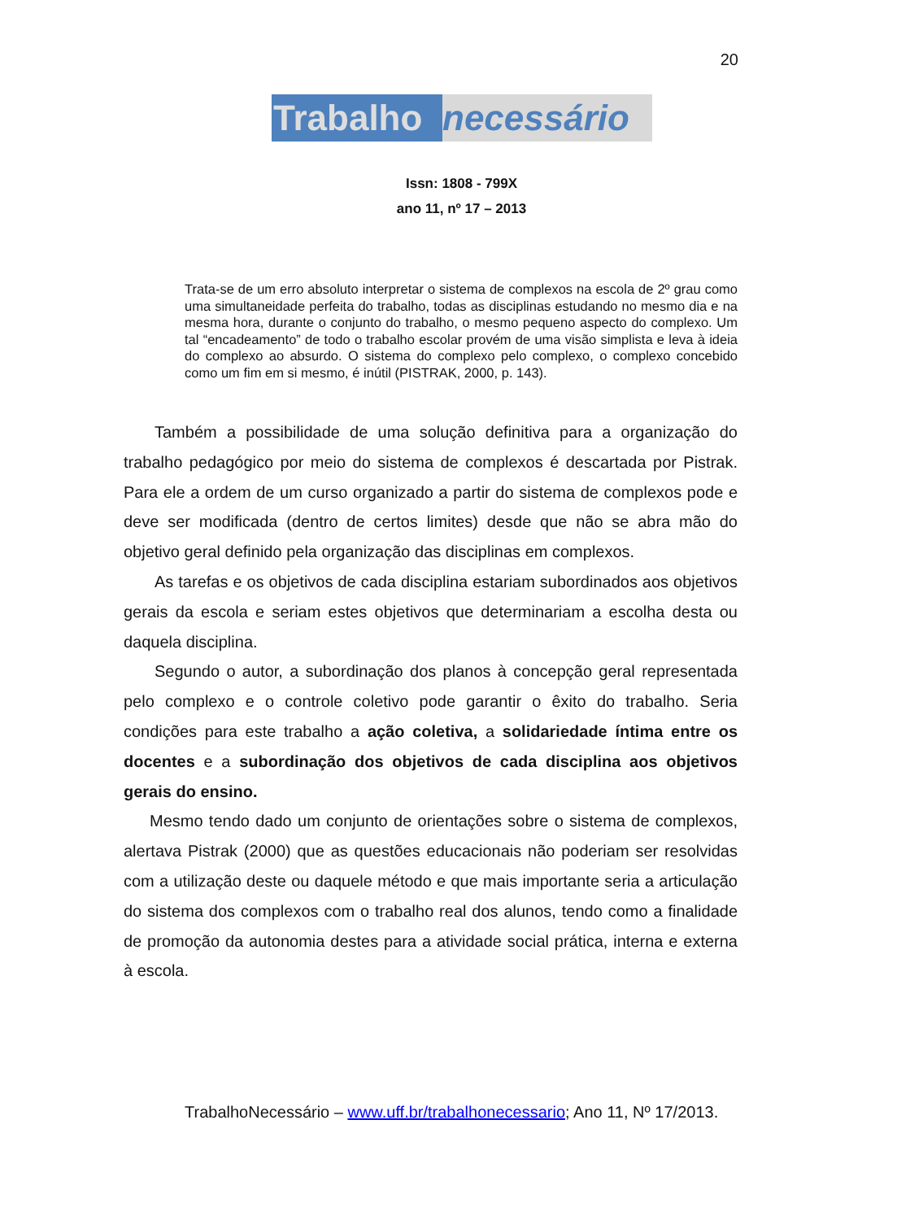20
Trabalho necessário
Issn: 1808 - 799X
ano 11, nº 17 – 2013
Trata-se de um erro absoluto interpretar o sistema de complexos na escola de 2º grau como uma simultaneidade perfeita do trabalho, todas as disciplinas estudando no mesmo dia e na mesma hora, durante o conjunto do trabalho, o mesmo pequeno aspecto do complexo. Um tal “encadeamento” de todo o trabalho escolar provém de uma visão simplista e leva à ideia do complexo ao absurdo. O sistema do complexo pelo complexo, o complexo concebido como um fim em si mesmo, é inútil (PISTRAK, 2000, p. 143).
Também a possibilidade de uma solução definitiva para a organização do trabalho pedagógico por meio do sistema de complexos é descartada por Pistrak. Para ele a ordem de um curso organizado a partir do sistema de complexos pode e deve ser modificada (dentro de certos limites) desde que não se abra mão do objetivo geral definido pela organização das disciplinas em complexos.
As tarefas e os objetivos de cada disciplina estariam subordinados aos objetivos gerais da escola e seriam estes objetivos que determinariam a escolha desta ou daquela disciplina.
Segundo o autor, a subordinação dos planos à concepção geral representada pelo complexo e o controle coletivo pode garantir o êxito do trabalho. Seria condições para este trabalho a ação coletiva, a solidariedade íntima entre os docentes e a subordinação dos objetivos de cada disciplina aos objetivos gerais do ensino.
Mesmo tendo dado um conjunto de orientações sobre o sistema de complexos, alertava Pistrak (2000) que as questões educacionais não poderiam ser resolvidas com a utilização deste ou daquele método e que mais importante seria a articulação do sistema dos complexos com o trabalho real dos alunos, tendo como a finalidade de promoção da autonomia destes para a atividade social prática, interna e externa à escola.
TrabalhoNecessário – www.uff.br/trabalhonecessario; Ano 11, Nº 17/2013.